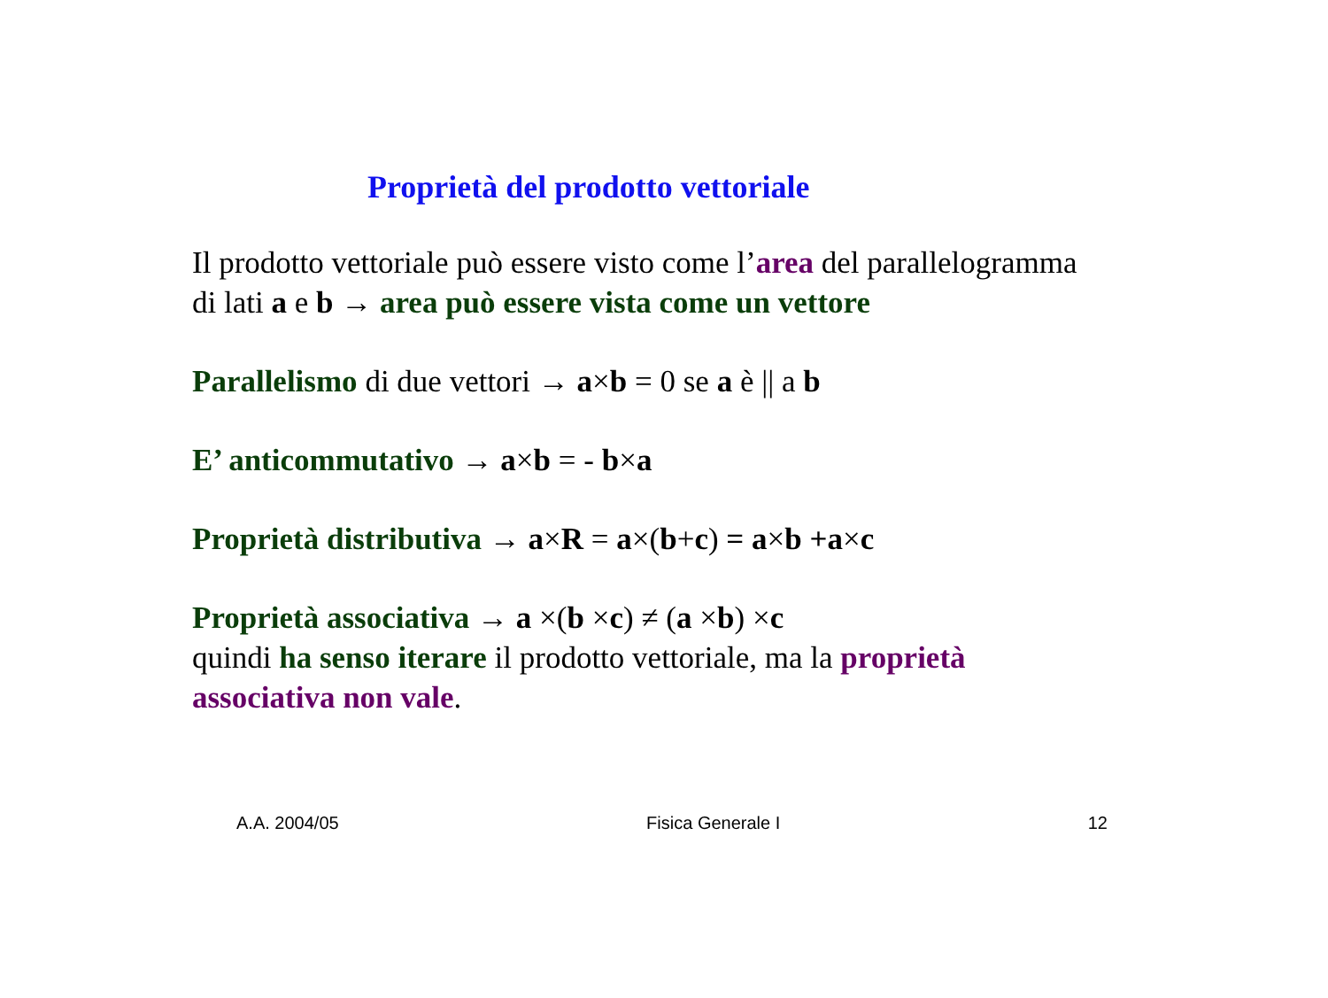Proprietà del prodotto vettoriale
Il prodotto vettoriale può essere visto come l’area del parallelogramma
di lati a e b → area può essere vista come un vettore
Parallelismo di due vettori → a×b = 0 se a è || a b
E’ anticommutativo → a×b = - b×a
Proprietà distributiva → a×R = a×(b+c) = a×b +a×c
Proprietà associativa → a ×(b ×c) ≠ (a ×b) ×c
quindi ha senso iterare il prodotto vettoriale, ma la proprietà
associativa non vale.
A.A. 2004/05 Fisica Generale I 12